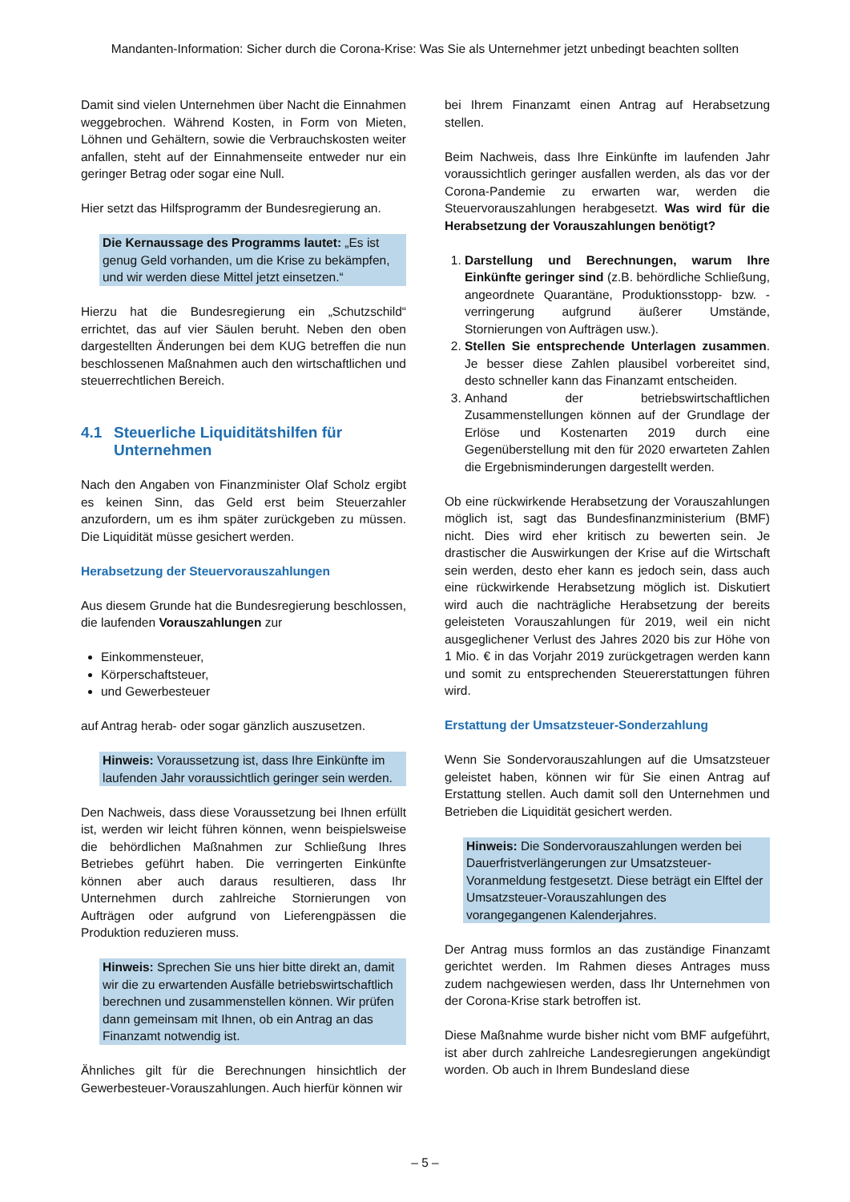Mandanten-Information: Sicher durch die Corona-Krise: Was Sie als Unternehmer jetzt unbedingt beachten sollten
Damit sind vielen Unternehmen über Nacht die Einnahmen weggebrochen. Während Kosten, in Form von Mieten, Löhnen und Gehältern, sowie die Verbrauchskosten weiter anfallen, steht auf der Einnahmenseite entweder nur ein geringer Betrag oder sogar eine Null.
Hier setzt das Hilfsprogramm der Bundesregierung an.
Die Kernaussage des Programms lautet: „Es ist genug Geld vorhanden, um die Krise zu bekämpfen, und wir werden diese Mittel jetzt einsetzen.“
Hierzu hat die Bundesregierung ein „Schutzschild“ errichtet, das auf vier Säulen beruht. Neben den oben dargestellten Änderungen bei dem KUG betreffen die nun beschlossenen Maßnahmen auch den wirtschaftlichen und steuerrechtlichen Bereich.
4.1 Steuerliche Liquiditätshilfen für Unternehmen
Nach den Angaben von Finanzminister Olaf Scholz ergibt es keinen Sinn, das Geld erst beim Steuerzahler anzufordern, um es ihm später zurückgeben zu müssen. Die Liquidität müsse gesichert werden.
Herabsetzung der Steuervorauszahlungen
Aus diesem Grunde hat die Bundesregierung beschlossen, die laufenden Vorauszahlungen zur
Einkommensteuer,
Körperschaftsteuer,
und Gewerbesteuer
auf Antrag herab- oder sogar gänzlich auszusetzen.
Hinweis: Voraussetzung ist, dass Ihre Einkünfte im laufenden Jahr voraussichtlich geringer sein werden.
Den Nachweis, dass diese Voraussetzung bei Ihnen erfüllt ist, werden wir leicht führen können, wenn beispielsweise die behördlichen Maßnahmen zur Schließung Ihres Betriebes geführt haben. Die verringerten Einkünfte können aber auch daraus resultieren, dass Ihr Unternehmen durch zahlreiche Stornierungen von Aufträgen oder aufgrund von Lieferengpässen die Produktion reduzieren muss.
Hinweis: Sprechen Sie uns hier bitte direkt an, damit wir die zu erwartenden Ausfälle betriebswirtschaftlich berechnen und zusammenstellen können. Wir prüfen dann gemeinsam mit Ihnen, ob ein Antrag an das Finanzamt notwendig ist.
Ähnliches gilt für die Berechnungen hinsichtlich der Gewerbesteuer-Vorauszahlungen. Auch hierfür können wir
bei Ihrem Finanzamt einen Antrag auf Herabsetzung stellen.
Beim Nachweis, dass Ihre Einkünfte im laufenden Jahr voraussichtlich geringer ausfallen werden, als das vor der Corona-Pandemie zu erwarten war, werden die Steuervorauszahlungen herabgesetzt. Was wird für die Herabsetzung der Vorauszahlungen benötigt?
1. Darstellung und Berechnungen, warum Ihre Einkünfte geringer sind (z.B. behördliche Schließung, angeordnete Quarantäne, Produktionsstopp- bzw. -verringerung aufgrund äußerer Umstände, Stornierungen von Aufträgen usw.).
2. Stellen Sie entsprechende Unterlagen zusammen. Je besser diese Zahlen plausibel vorbereitet sind, desto schneller kann das Finanzamt entscheiden.
3. Anhand der betriebswirtschaftlichen Zusammenstellungen können auf der Grundlage der Erlöse und Kostenarten 2019 durch eine Gegenüberstellung mit den für 2020 erwarteten Zahlen die Ergebnisminderungen dargestellt werden.
Ob eine rückwirkende Herabsetzung der Vorauszahlungen möglich ist, sagt das Bundesfinanzministerium (BMF) nicht. Dies wird eher kritisch zu bewerten sein. Je drastischer die Auswirkungen der Krise auf die Wirtschaft sein werden, desto eher kann es jedoch sein, dass auch eine rückwirkende Herabsetzung möglich ist. Diskutiert wird auch die nachträgliche Herabsetzung der bereits geleisteten Vorauszahlungen für 2019, weil ein nicht ausgeglichener Verlust des Jahres 2020 bis zur Höhe von 1 Mio. € in das Vorjahr 2019 zurückgetragen werden kann und somit zu entsprechenden Steuererstattungen führen wird.
Erstattung der Umsatzsteuer-Sonderzahlung
Wenn Sie Sondervorauszahlungen auf die Umsatzsteuer geleistet haben, können wir für Sie einen Antrag auf Erstattung stellen. Auch damit soll den Unternehmen und Betrieben die Liquidität gesichert werden.
Hinweis: Die Sondervorauszahlungen werden bei Dauerfristverlängerungen zur Umsatzsteuer-Voranmeldung festgesetzt. Diese beträgt ein Elftel der Umsatzsteuer-Vorauszahlungen des vorangegangenen Kalenderjahres.
Der Antrag muss formlos an das zuständige Finanzamt gerichtet werden. Im Rahmen dieses Antrages muss zudem nachgewiesen werden, dass Ihr Unternehmen von der Corona-Krise stark betroffen ist.
Diese Maßnahme wurde bisher nicht vom BMF aufgeführt, ist aber durch zahlreiche Landesregierungen angekündigt worden. Ob auch in Ihrem Bundesland diese
– 5 –